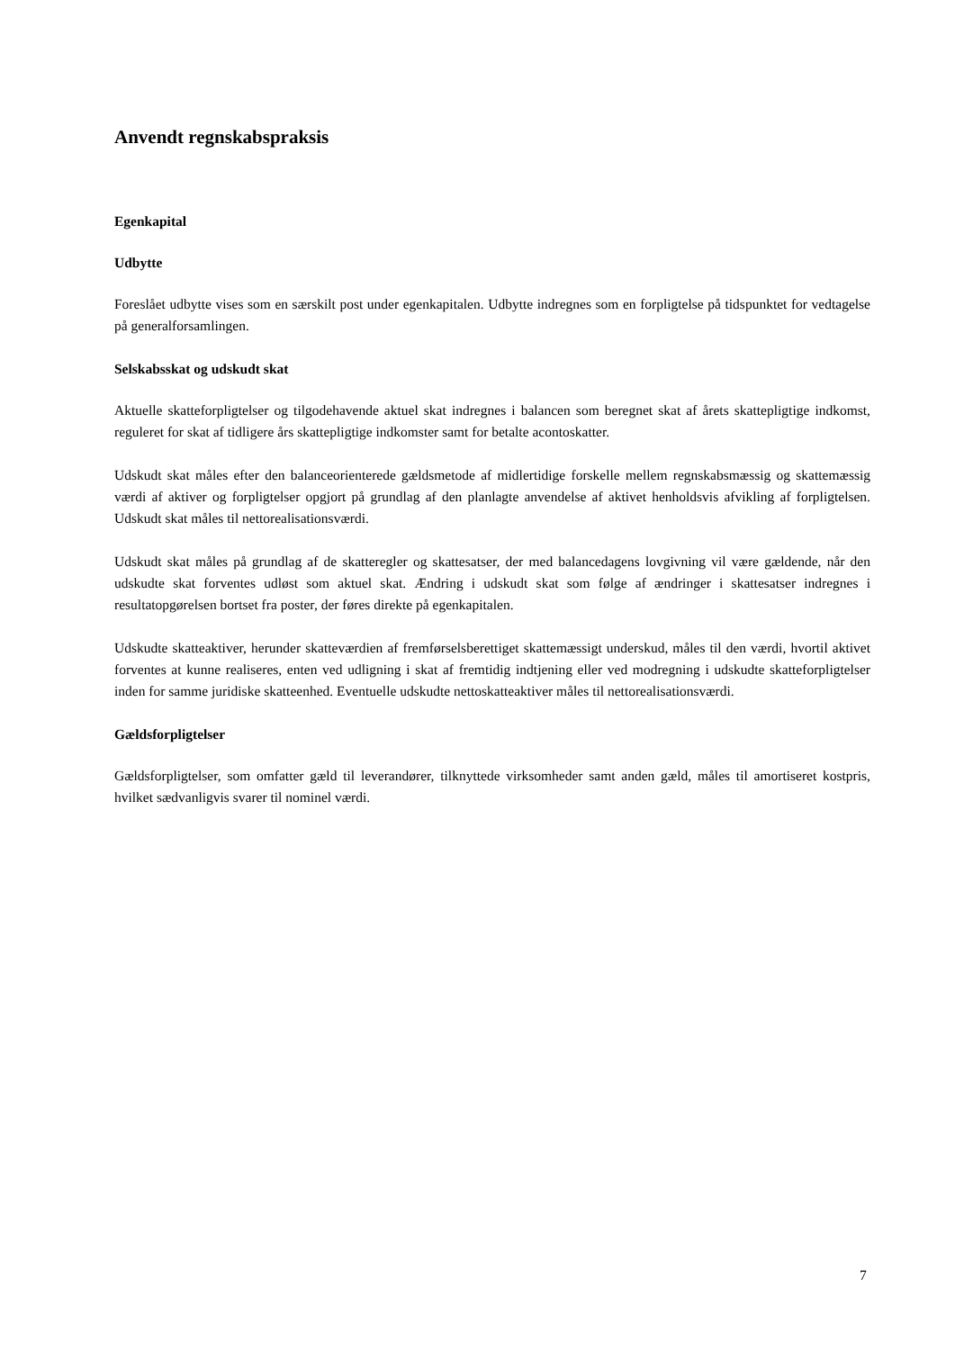Anvendt regnskabspraksis
Egenkapital
Udbytte
Foreslået udbytte vises som en særskilt post under egenkapitalen. Udbytte indregnes som en forpligtelse på tidspunktet for vedtagelse på generalforsamlingen.
Selskabsskat og udskudt skat
Aktuelle skatteforpligtelser og tilgodehavende aktuel skat indregnes i balancen som beregnet skat af årets skattepligtige indkomst, reguleret for skat af tidligere års skattepligtige indkomster samt for betalte acontoskatter.
Udskudt skat måles efter den balanceorienterede gældsmetode af midlertidige forskelle mellem regnskabsmæssig og skattemæssig værdi af aktiver og forpligtelser opgjort på grundlag af den planlagte anvendelse af aktivet henholdsvis afvikling af forpligtelsen. Udskudt skat måles til nettorealisationsværdi.
Udskudt skat måles på grundlag af de skatteregler og skattesatser, der med balancedagens lovgivning vil være gældende, når den udskudte skat forventes udløst som aktuel skat. Ændring i udskudt skat som følge af ændringer i skattesatser indregnes i resultatopgørelsen bortset fra poster, der føres direkte på egenkapitalen.
Udskudte skatteaktiver, herunder skatteværdien af fremførselsberettiget skattemæssigt underskud, måles til den værdi, hvortil aktivet forventes at kunne realiseres, enten ved udligning i skat af fremtidig indtjening eller ved modregning i udskudte skatteforpligtelser inden for samme juridiske skatteenhed. Eventuelle udskudte nettoskatteaktiver måles til nettorealisationsværdi.
Gældsforpligtelser
Gældsforpligtelser, som omfatter gæld til leverandører, tilknyttede virksomheder samt anden gæld, måles til amortiseret kostpris, hvilket sædvanligvis svarer til nominel værdi.
7